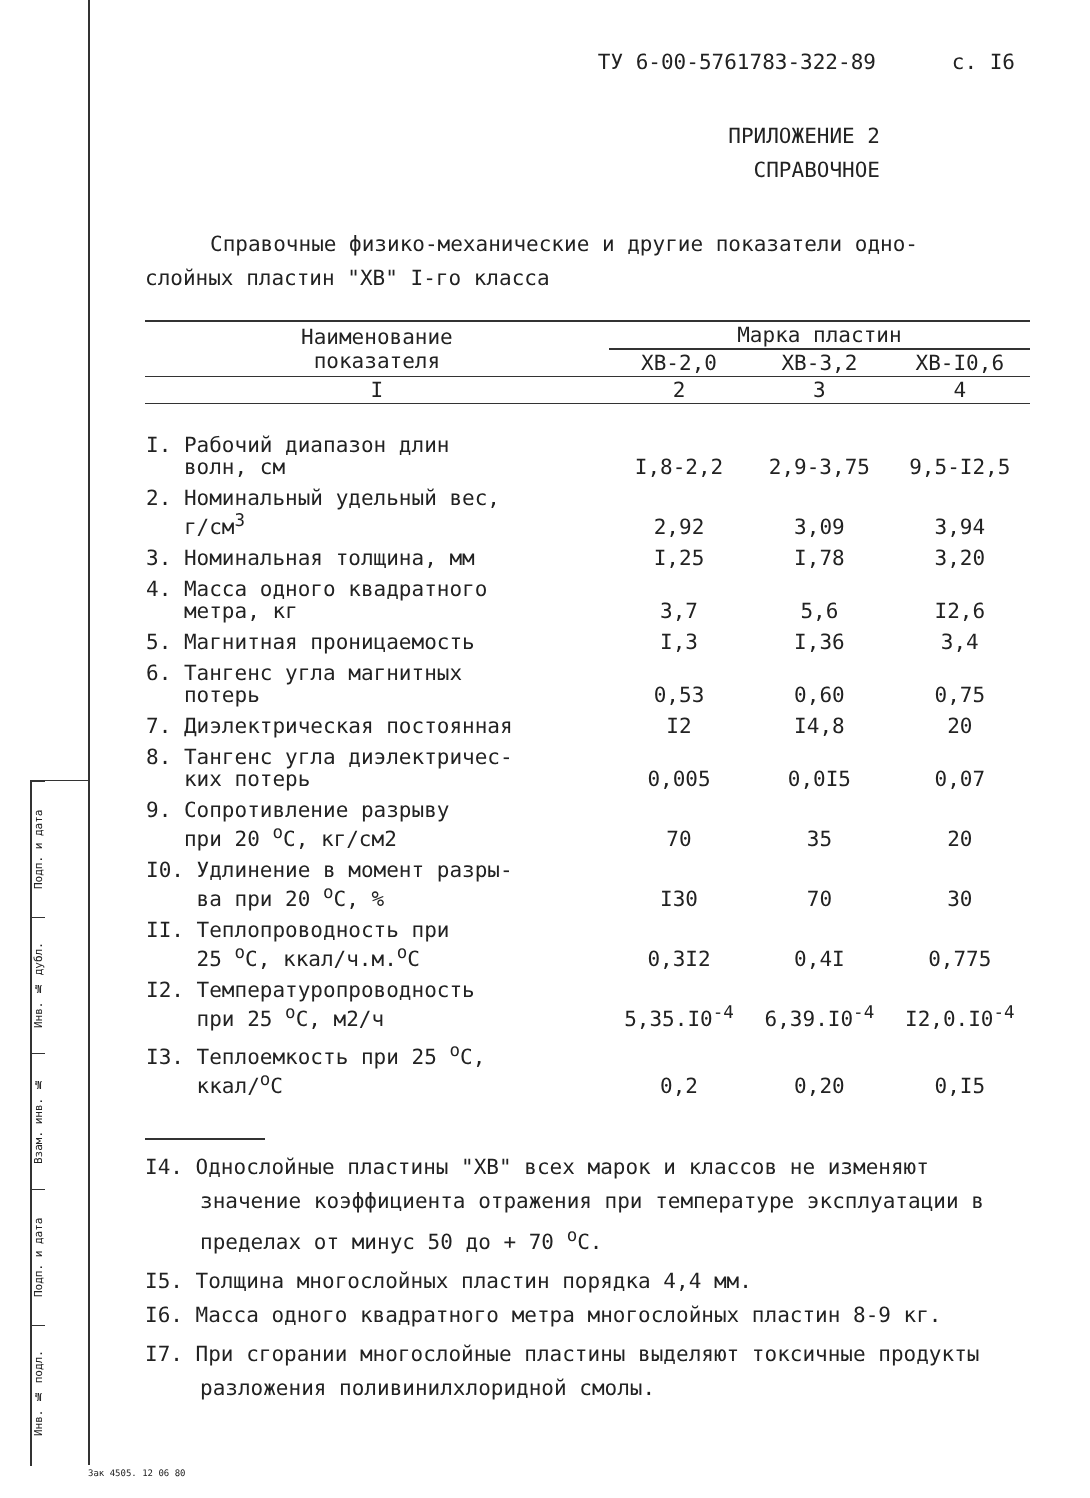Подп. и дата
Инв. № дубл.
Взам. инв. №
Подп. и дата
Инв. № подл.
ТУ 6-00-5761783-322-89 с. I6
ПРИЛОЖЕНИЕ 2
СПРАВОЧНОЕ
Справочные физико-механические и другие показатели одно-
слойных пластин "ХВ" I-го класса
| Наименование показателя | Марка пластин | | |
| --- | --- | --- | --- |
| | ХВ-2,0 | ХВ-3,2 | ХВ-I0,6 |
| I | 2 | 3 | 4 |
| I. Рабочий диапазон длин волн, см | I,8-2,2 | 2,9-3,75 | 9,5-I2,5 |
| 2. Номинальный удельный вес, г/см<sup>3</sup> | 2,92 | 3,09 | 3,94 |
| 3. Номинальная толщина, мм | I,25 | I,78 | 3,20 |
| 4. Масса одного квадратного метра, кг | 3,7 | 5,6 | I2,6 |
| 5. Магнитная проницаемость | I,3 | I,36 | 3,4 |
| 6. Тангенс угла магнитных потерь | 0,53 | 0,60 | 0,75 |
| 7. Диэлектрическая постоянная | I2 | I4,8 | 20 |
| 8. Тангенс угла диэлектричес- ких потерь | 0,005 | 0,0I5 | 0,07 |
| 9. Сопротивление разрыву при 20 <sup>о</sup>С, кг/см2 | 70 | 35 | 20 |
| I0. Удлинение в момент разры- ва при 20 <sup>о</sup>С, % | I30 | 70 | 30 |
| II. Теплопроводность при 25 <sup>о</sup>С, ккал/ч.м.<sup>о</sup>С | 0,3I2 | 0,4I | 0,775 |
| I2. Температуропроводность при 25 <sup>о</sup>С, м2/ч | 5,35.I0<sup>-4</sup> | 6,39.I0<sup>-4</sup> | I2,0.I0<sup>-4</sup> |
| I3. Теплоемкость при 25 <sup>о</sup>С, ккал/<sup>о</sup>С | 0,2 | 0,20 | 0,I5 |
I4. Однослойные пластины "ХВ" всех марок и классов не изменяют значение коэффициента отражения при температуре эксплуатации в пределах от минус 50 до + 70 <sup>о</sup>С.
I5. Толщина многослойных пластин порядка 4,4 мм.
I6. Масса одного квадратного метра многослойных пластин 8-9 кг.
I7. При сгорании многослойные пластины выделяют токсичные продукты разложения поливинилхлоридной смолы.
Зак 4505. 12 06 80